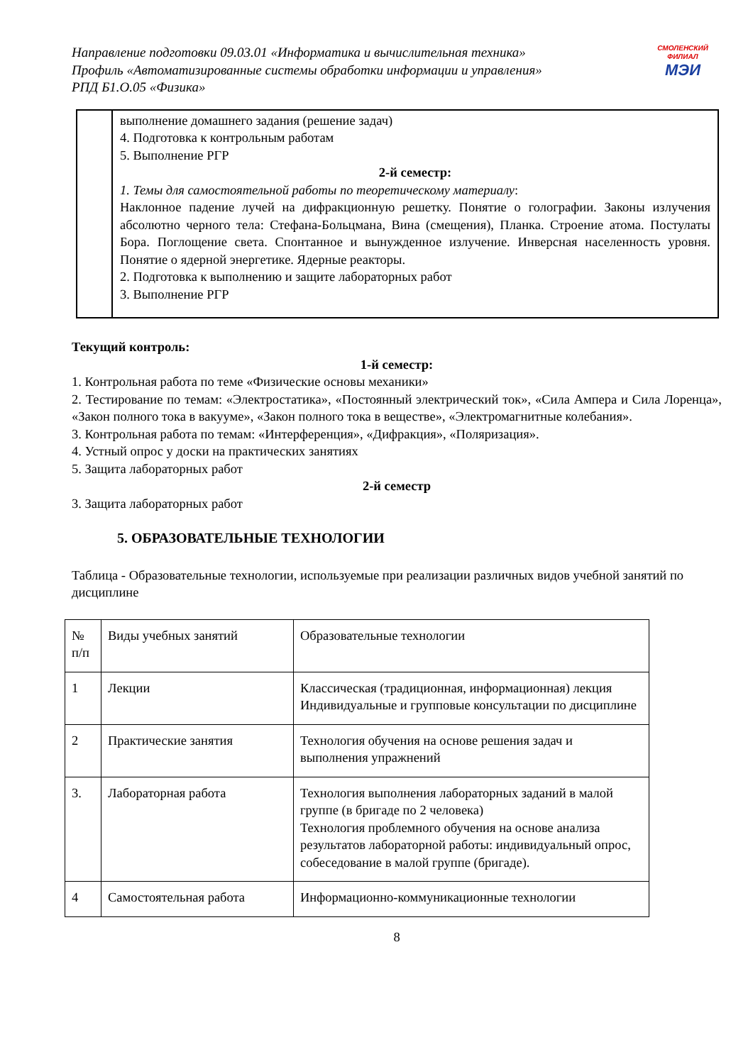Направление подготовки 09.03.01 «Информатика и вычислительная техника»
Профиль «Автоматизированные системы обработки информации и управления»
РПД Б1.О.05 «Физика»
СМОЛЕНСКИЙ
ФИЛИАЛ
МЭИ
| | выполнение домашнего задания (решение задач) 4. Подготовка к контрольным работам 5. Выполнение РГР 2-й семестр: 1. Темы для самостоятельной работы по теоретическому материалу : Наклонное падение лучей на дифракционную решетку. Понятие о голографии. Законы излучения абсолютно черного тела: Стефана-Больцмана, Вина (смещения), Планка. Строение атома. Постулаты Бора. Поглощение света. Спонтанное и вынужденное излучение. Инверсная населенность уровня. Понятие о ядерной энергетике. Ядерные реакторы. 2. Подготовка к выполнению и защите лабораторных работ 3. Выполнение РГР |
Текущий контроль:
1-й семестр:
1. Контрольная работа по теме «Физические основы механики»
2. Тестирование по темам: «Электростатика», «Постоянный электрический ток», «Сила Ампера и Сила Лоренца», «Закон полного тока в вакууме», «Закон полного тока в веществе», «Электромагнитные колебания».
3. Контрольная работа по темам: «Интерференция», «Дифракция», «Поляризация».
4. Устный опрос у доски на практических занятиях
5. Защита лабораторных работ
2-й семестр
3. Защита лабораторных работ
5. ОБРАЗОВАТЕЛЬНЫЕ ТЕХНОЛОГИИ
Таблица - Образовательные технологии, используемые при реализации различных видов учебной занятий по дисциплине
| № п/п | Виды учебных занятий | Образовательные технологии |
| 1 | Лекции | Классическая (традиционная, информационная) лекция Индивидуальные и групповые консультации по дисциплине |
| 2 | Практические занятия | Технология обучения на основе решения задач и выполнения упражнений |
| 3. | Лабораторная работа | Технология выполнения лабораторных заданий в малой группе (в бригаде по 2 человека) Технология проблемного обучения на основе анализа результатов лабораторной работы: индивидуальный опрос, собеседование в малой группе (бригаде). |
| 4 | Самостоятельная работа | Информационно-коммуникационные технологии |
8